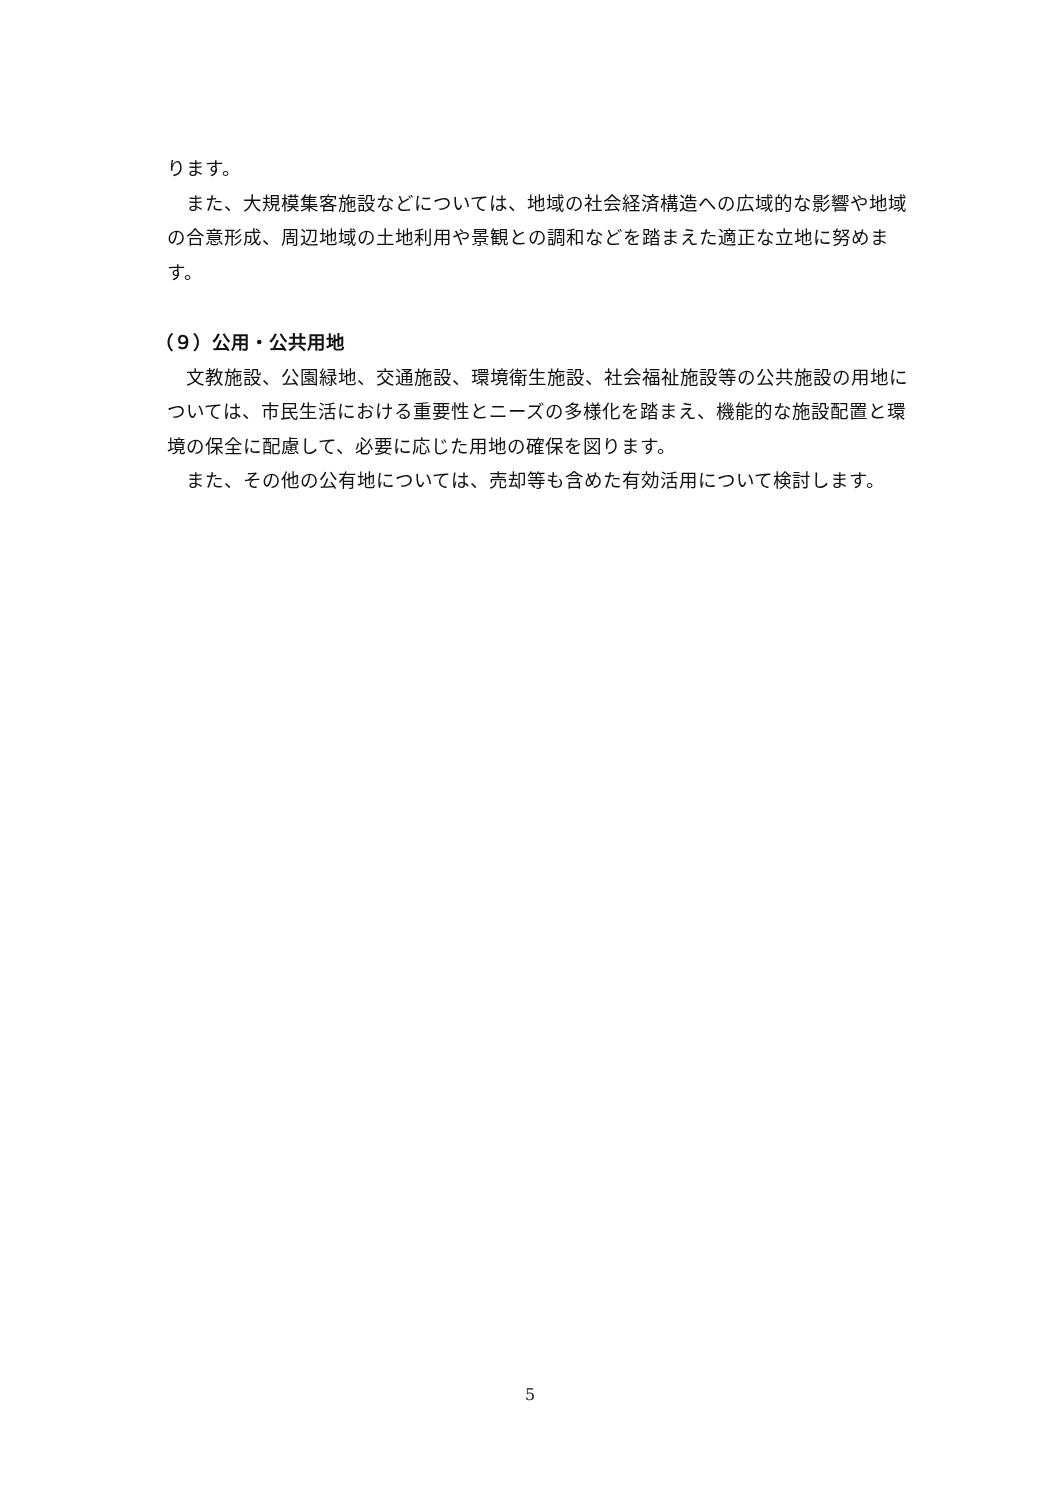ります。
また、大規模集客施設などについては、地域の社会経済構造への広域的な影響や地域の合意形成、周辺地域の土地利用や景観との調和などを踏まえた適正な立地に努めます。
（９）公用・公共用地
文教施設、公園緑地、交通施設、環境衛生施設、社会福祉施設等の公共施設の用地については、市民生活における重要性とニーズの多様化を踏まえ、機能的な施設配置と環境の保全に配慮して、必要に応じた用地の確保を図ります。
また、その他の公有地については、売却等も含めた有効活用について検討します。
5